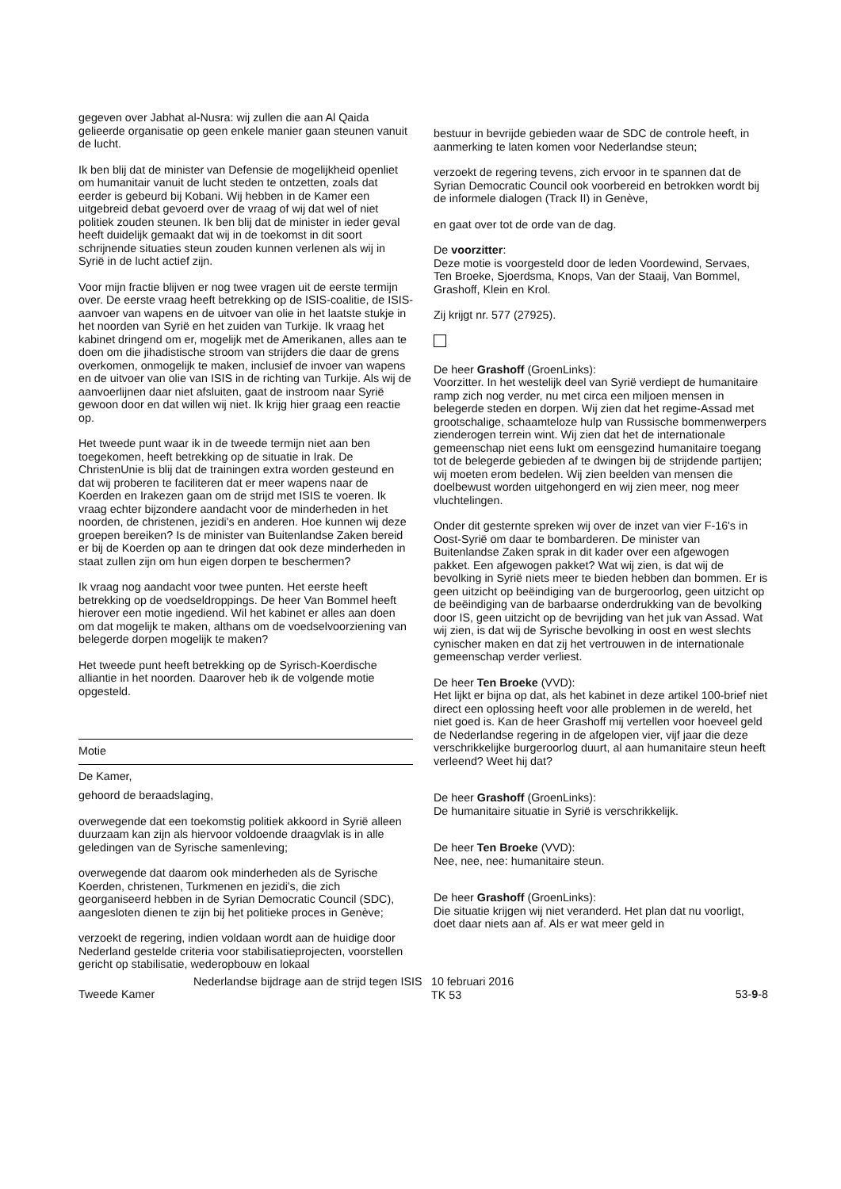gegeven over Jabhat al-Nusra: wij zullen die aan Al Qaida gelieerde organisatie op geen enkele manier gaan steunen vanuit de lucht.
Ik ben blij dat de minister van Defensie de mogelijkheid openliet om humanitair vanuit de lucht steden te ontzetten, zoals dat eerder is gebeurd bij Kobani. Wij hebben in de Kamer een uitgebreid debat gevoerd over de vraag of wij dat wel of niet politiek zouden steunen. Ik ben blij dat de minister in ieder geval heeft duidelijk gemaakt dat wij in de toekomst in dit soort schrijnende situaties steun zouden kunnen verlenen als wij in Syrië in de lucht actief zijn.
Voor mijn fractie blijven er nog twee vragen uit de eerste termijn over. De eerste vraag heeft betrekking op de ISIS-coalitie, de ISIS-aanvoer van wapens en de uitvoer van olie in het laatste stukje in het noorden van Syrië en het zuiden van Turkije. Ik vraag het kabinet dringend om er, mogelijk met de Amerikanen, alles aan te doen om die jihadistische stroom van strijders die daar de grens overkomen, onmogelijk te maken, inclusief de invoer van wapens en de uitvoer van olie van ISIS in de richting van Turkije. Als wij de aanvoerlijnen daar niet afsluiten, gaat de instroom naar Syrië gewoon door en dat willen wij niet. Ik krijg hier graag een reactie op.
Het tweede punt waar ik in de tweede termijn niet aan ben toegekomen, heeft betrekking op de situatie in Irak. De ChristenUnie is blij dat de trainingen extra worden gesteund en dat wij proberen te faciliteren dat er meer wapens naar de Koerden en Irakezen gaan om de strijd met ISIS te voeren. Ik vraag echter bijzondere aandacht voor de minderheden in het noorden, de christenen, jezidi's en anderen. Hoe kunnen wij deze groepen bereiken? Is de minister van Buitenlandse Zaken bereid er bij de Koerden op aan te dringen dat ook deze minderheden in staat zullen zijn om hun eigen dorpen te beschermen?
Ik vraag nog aandacht voor twee punten. Het eerste heeft betrekking op de voedseldroppings. De heer Van Bommel heeft hierover een motie ingediend. Wil het kabinet er alles aan doen om dat mogelijk te maken, althans om de voedselvoorziening van belegerde dorpen mogelijk te maken?
Het tweede punt heeft betrekking op de Syrisch-Koerdische alliantie in het noorden. Daarover heb ik de volgende motie opgesteld.
Motie
De Kamer,
gehoord de beraadslaging,
overwegende dat een toekomstig politiek akkoord in Syrië alleen duurzaam kan zijn als hiervoor voldoende draagvlak is in alle geledingen van de Syrische samenleving;
overwegende dat daarom ook minderheden als de Syrische Koerden, christenen, Turkmenen en jezidi's, die zich georganiseerd hebben in de Syrian Democratic Council (SDC), aangesloten dienen te zijn bij het politieke proces in Genève;
verzoekt de regering, indien voldaan wordt aan de huidige door Nederland gestelde criteria voor stabilisatieprojecten, voorstellen gericht op stabilisatie, wederopbouw en lokaal
bestuur in bevrijde gebieden waar de SDC de controle heeft, in aanmerking te laten komen voor Nederlandse steun;
verzoekt de regering tevens, zich ervoor in te spannen dat de Syrian Democratic Council ook voorbereid en betrokken wordt bij de informele dialogen (Track II) in Genève,
en gaat over tot de orde van de dag.
De voorzitter:
Deze motie is voorgesteld door de leden Voordewind, Servaes, Ten Broeke, Sjoerdsma, Knops, Van der Staaij, Van Bommel, Grashoff, Klein en Krol.
Zij krijgt nr. 577 (27925).
De heer Grashoff (GroenLinks):
Voorzitter. In het westelijk deel van Syrië verdiept de humanitaire ramp zich nog verder, nu met circa een miljoen mensen in belegerde steden en dorpen. Wij zien dat het regime-Assad met grootschalige, schaamteloze hulp van Russische bommenwerpers zienderogen terrein wint. Wij zien dat het de internationale gemeenschap niet eens lukt om eensgezind humanitaire toegang tot de belegerde gebieden af te dwingen bij de strijdende partijen; wij moeten erom bedelen. Wij zien beelden van mensen die doelbewust worden uitgehongerd en wij zien meer, nog meer vluchtelingen.
Onder dit gesternte spreken wij over de inzet van vier F-16's in Oost-Syrië om daar te bombarderen. De minister van Buitenlandse Zaken sprak in dit kader over een afgewogen pakket. Een afgewogen pakket? Wat wij zien, is dat wij de bevolking in Syrië niets meer te bieden hebben dan bommen. Er is geen uitzicht op beëindiging van de burgeroorlog, geen uitzicht op de beëindiging van de barbaarse onderdrukking van de bevolking door IS, geen uitzicht op de bevrijding van het juk van Assad. Wat wij zien, is dat wij de Syrische bevolking in oost en west slechts cynischer maken en dat zij het vertrouwen in de internationale gemeenschap verder verliest.
De heer Ten Broeke (VVD):
Het lijkt er bijna op dat, als het kabinet in deze artikel 100-brief niet direct een oplossing heeft voor alle problemen in de wereld, het niet goed is. Kan de heer Grashoff mij vertellen voor hoeveel geld de Nederlandse regering in de afgelopen vier, vijf jaar die deze verschrikkelijke burgeroorlog duurt, al aan humanitaire steun heeft verleend? Weet hij dat?
De heer Grashoff (GroenLinks):
De humanitaire situatie in Syrië is verschrikkelijk.
De heer Ten Broeke (VVD):
Nee, nee, nee: humanitaire steun.
De heer Grashoff (GroenLinks):
Die situatie krijgen wij niet veranderd. Het plan dat nu voorligt, doet daar niets aan af. Als er wat meer geld in
Tweede Kamer
Nederlandse bijdrage aan de strijd tegen ISIS
10 februari 2016
TK 53
53-9-8